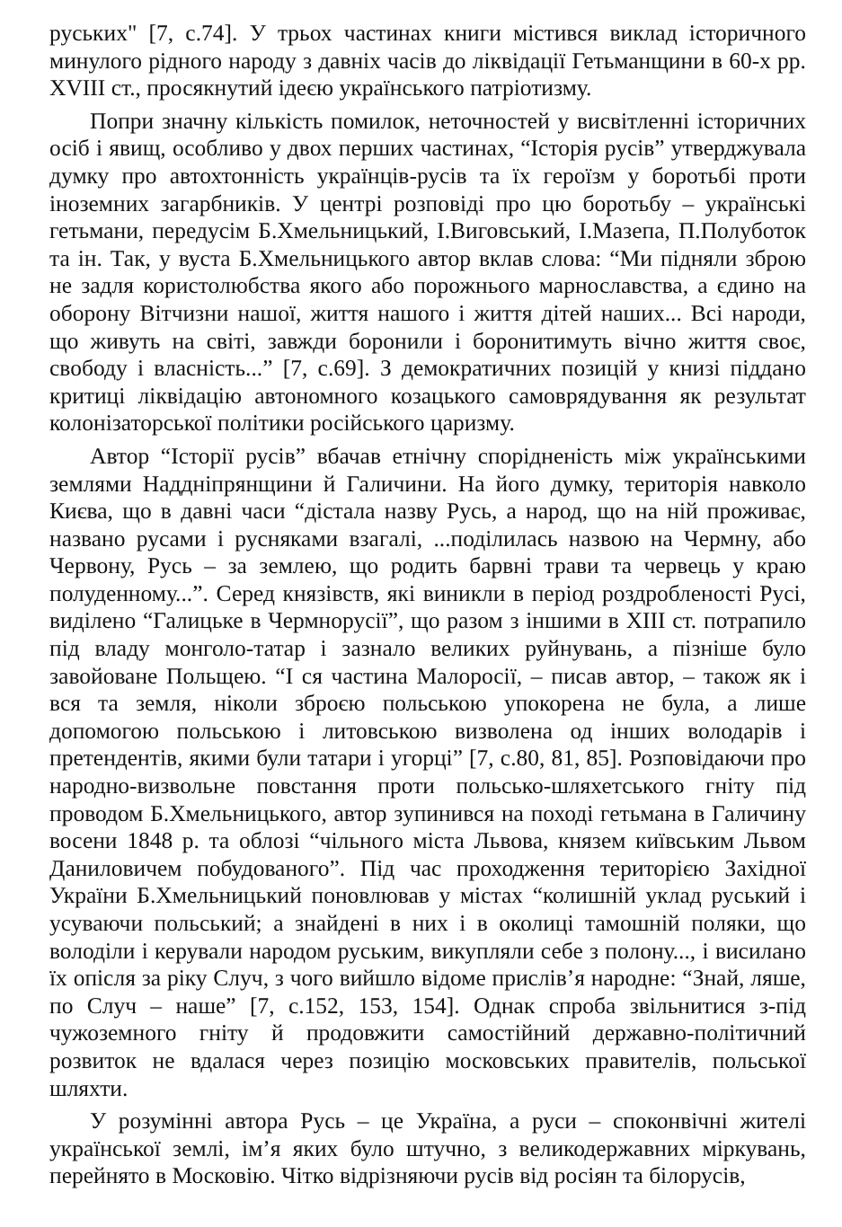руських" [7, с.74]. У трьох частинах книги містився виклад історичного минулого рідного народу з давніх часів до ліквідації Гетьманщини в 60-х рр. XVIII ст., просякнутий ідеєю українського патріотизму.
Попри значну кількість помилок, неточностей у висвітленні історичних осіб і явищ, особливо у двох перших частинах, “Історія русів” утверджувала думку про автохтонність українців-русів та їх героїзм у боротьбі проти іноземних загарбників. У центрі розповіді про цю боротьбу – українські гетьмани, передусім Б.Хмельницький, І.Виговський, І.Мазепа, П.Полуботок та ін. Так, у вуста Б.Хмельницького автор вклав слова: “Ми підняли зброю не задля користолюбства якого або порожнього марнославства, а єдино на оборону Вітчизни нашої, життя нашого і життя дітей наших... Всі народи, що живуть на світі, завжди боронили і боронитимуть вічно життя своє, свободу і власність...” [7, с.69]. З демократичних позицій у книзі піддано критиці ліквідацію автономного козацького самоврядування як результат колонізаторської політики російського царизму.
Автор “Історії русів” вбачав етнічну спорідненість між українськими землями Наддніпрянщини й Галичини. На його думку, територія навколо Києва, що в давні часи “дістала назву Русь, а народ, що на ній проживає, названо русами і русняками взагалі, ...поділилась назвою на Чермну, або Червону, Русь – за землею, що родить барвні трави та червець у краю полуденному...”. Серед князівств, які виникли в період роздробленості Русі, виділено “Галицьке в Чермнорусії”, що разом з іншими в XIII ст. потрапило під владу монголо-татар і зазнало великих руйнувань, а пізніше було завойоване Польщею. “І ся частина Малоросії, – писав автор, – також як і вся та земля, ніколи зброєю польською упокорена не була, а лише допомогою польською і литовською визволена од інших володарів і претендентів, якими були татари і угорці” [7, с.80, 81, 85]. Розповідаючи про народно-визвольне повстання проти польсько-шляхетського гніту під проводом Б.Хмельницького, автор зупинився на поході гетьмана в Галичину восени 1848 р. та облозі “чільного міста Львова, князем київським Львом Даниловичем побудованого”. Під час проходження територією Західної України Б.Хмельницький поновлював у містах “колишній уклад руський і усуваючи польський; а знайдені в них і в околиці тамошній поляки, що володіли і керували народом руським, викупляли себе з полону..., і висилано їх опісля за ріку Случ, з чого вийшло відоме прислів’я народне: “Знай, ляше, по Случ – наше” [7, с.152, 153, 154]. Однак спроба звільнитися з-під чужоземного гніту й продовжити самостійний державно-політичний розвиток не вдалася через позицію московських правителів, польської шляхти.
У розумінні автора Русь – це Україна, а руси – споконвічні жителі української землі, ім’я яких було штучно, з великодержавних міркувань, перейнято в Московію. Чітко відрізняючи русів від росіян та білорусів,